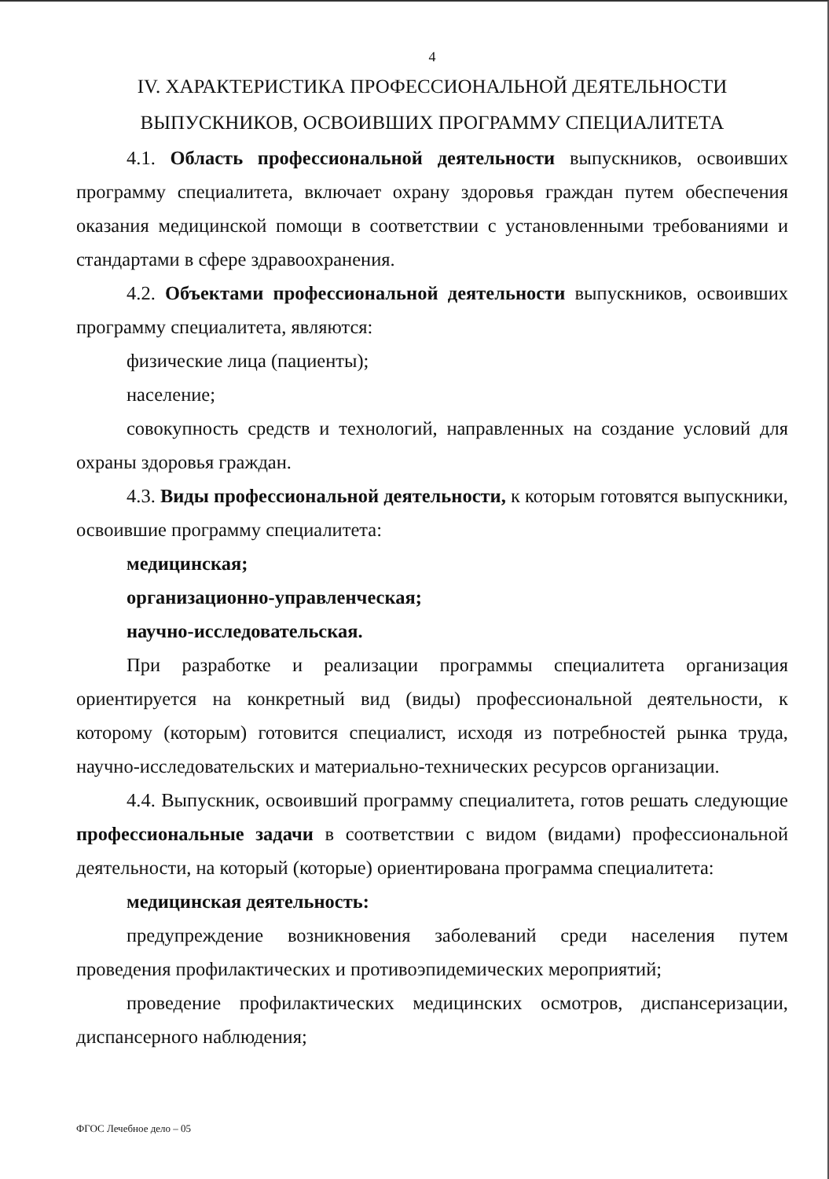4
IV. ХАРАКТЕРИСТИКА ПРОФЕССИОНАЛЬНОЙ ДЕЯТЕЛЬНОСТИ
ВЫПУСКНИКОВ, ОСВОИВШИХ ПРОГРАММУ СПЕЦИАЛИТЕТА
4.1. Область профессиональной деятельности выпускников, освоивших программу специалитета, включает охрану здоровья граждан путем обеспечения оказания медицинской помощи в соответствии с установленными требованиями и стандартами в сфере здравоохранения.
4.2. Объектами профессиональной деятельности выпускников, освоивших программу специалитета, являются:
физические лица (пациенты);
население;
совокупность средств и технологий, направленных на создание условий для охраны здоровья граждан.
4.3. Виды профессиональной деятельности, к которым готовятся выпускники, освоившие программу специалитета:
медицинская;
организационно-управленческая;
научно-исследовательская.
При разработке и реализации программы специалитета организация ориентируется на конкретный вид (виды) профессиональной деятельности, к которому (которым) готовится специалист, исходя из потребностей рынка труда, научно-исследовательских и материально-технических ресурсов организации.
4.4. Выпускник, освоивший программу специалитета, готов решать следующие профессиональные задачи в соответствии с видом (видами) профессиональной деятельности, на который (которые) ориентирована программа специалитета:
медицинская деятельность:
предупреждение возникновения заболеваний среди населения путем проведения профилактических и противоэпидемических мероприятий;
проведение профилактических медицинских осмотров, диспансеризации, диспансерного наблюдения;
ФГОС Лечебное дело – 05